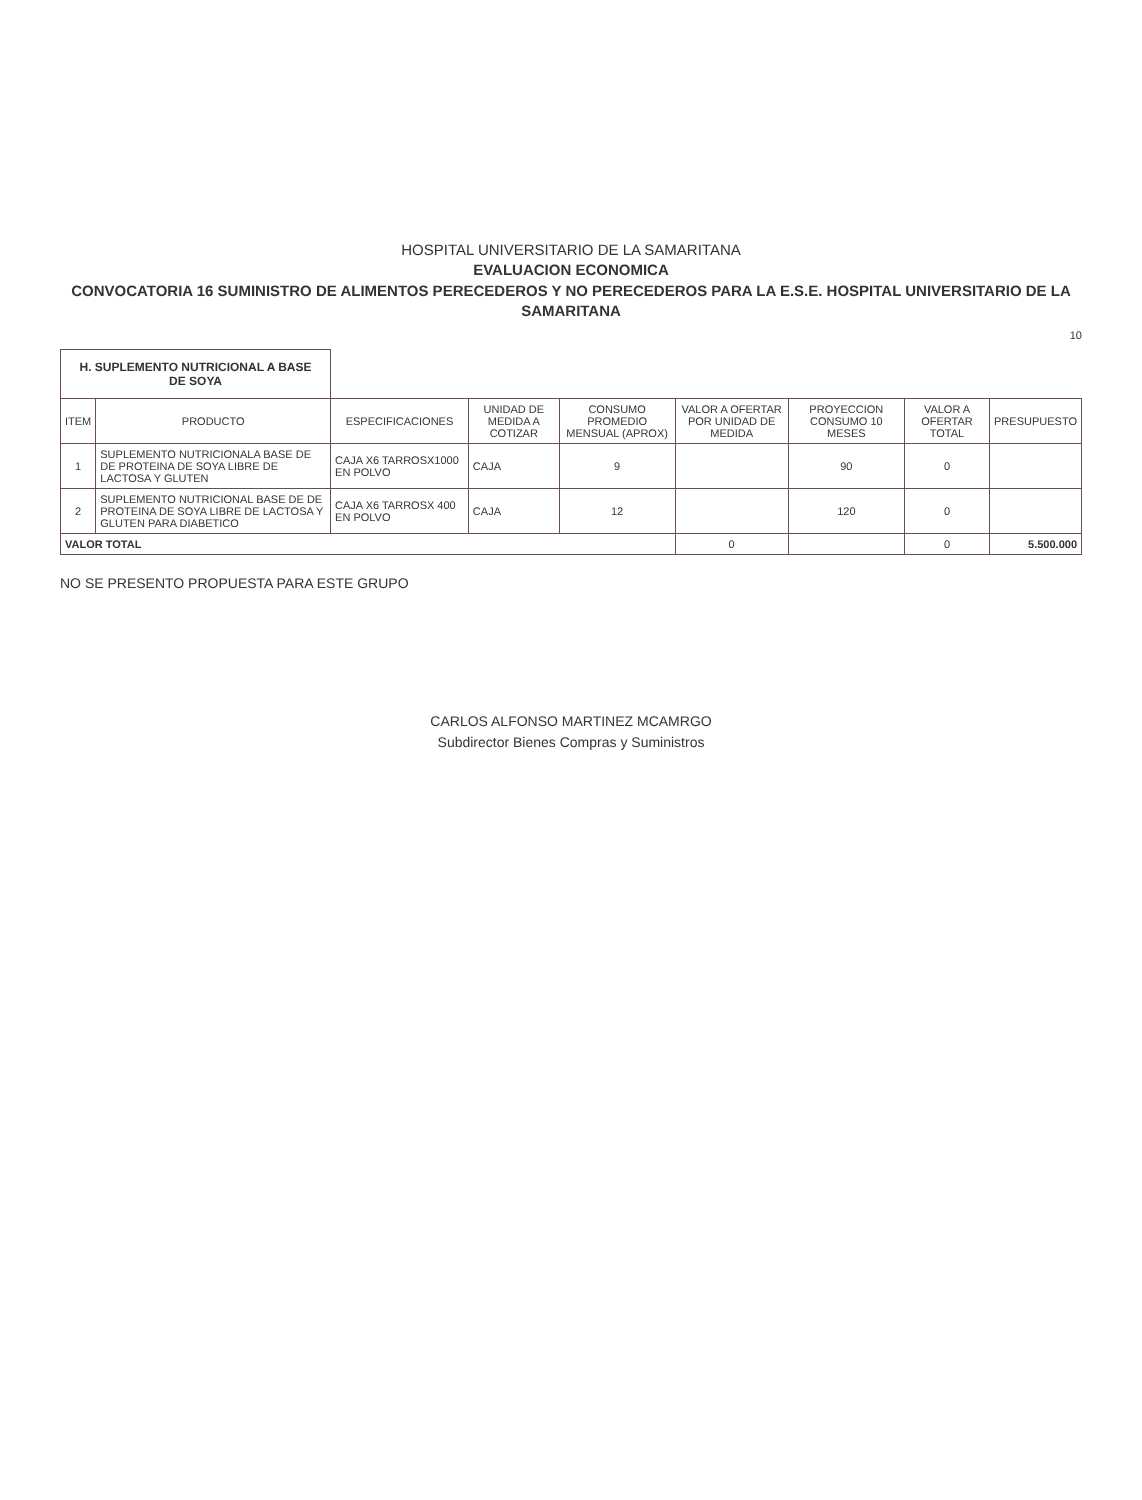HOSPITAL UNIVERSITARIO DE LA SAMARITANA
EVALUACION ECONOMICA
CONVOCATORIA 16 SUMINISTRO DE ALIMENTOS PERECEDEROS Y NO PERECEDEROS PARA LA E.S.E. HOSPITAL UNIVERSITARIO DE LA SAMARITANA
10
| H. SUPLEMENTO NUTRICIONAL A BASE DE SOYA | | | | | | | | |
| ITEM | PRODUCTO | ESPECIFICACIONES | UNIDAD DE MEDIDA A COTIZAR | CONSUMO PROMEDIO MENSUAL (APROX) | VALOR A OFERTAR POR UNIDAD DE MEDIDA | PROYECCION CONSUMO 10 MESES | VALOR A OFERTAR TOTAL | PRESUPUESTO |
| 1 | SUPLEMENTO NUTRICIONALA BASE DE DE PROTEINA DE SOYA LIBRE DE LACTOSA Y GLUTEN | CAJA X6 TARROSX1000 EN POLVO | CAJA | 9 | | 90 | 0 | |
| 2 | SUPLEMENTO NUTRICIONAL BASE DE DE PROTEINA DE SOYA LIBRE DE LACTOSA Y GLUTEN PARA DIABETICO | CAJA X6 TARROSX 400 EN POLVO | CAJA | 12 | | 120 | 0 | |
| VALOR TOTAL | | | | | 0 | | 0 | 5.500.000 |
NO SE PRESENTO PROPUESTA PARA ESTE GRUPO
CARLOS ALFONSO MARTINEZ MCAMRGO
Subdirector Bienes Compras y Suministros